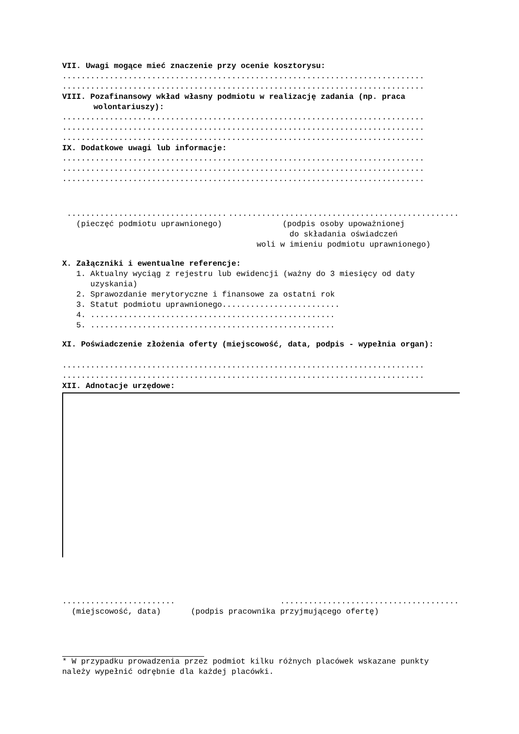VII. Uwagi mogące mieć znaczenie przy ocenie kosztorysu:
.............................................................................
.............................................................................
VIII. Pozafinansowy wkład własny podmiotu w realizację zadania (np. praca wolontariuszy):
.............................................................................
.............................................................................
.............................................................................
IX. Dodatkowe uwagi lub informacje:
.............................................................................
.............................................................................
.............................................................................
.................................. (pieczęć podmiotu uprawnionego)
................................................. (podpis osoby upoważnionej do składania oświadczeń woli w imieniu podmiotu uprawnionego)
X. Załączniki i ewentualne referencje:
1. Aktualny wyciąg z rejestru lub ewidencji (ważny do 3 miesięcy od daty uzyskania) 2. Sprawozdanie merytoryczne i finansowe za ostatni rok 3. Statut podmiotu uprawnionego......................... 4. .................................................... 5. ....................................................
XI. Poświadczenie złożenia oferty (miejscowość, data, podpis - wypełnia organ):
.............................................................................
.............................................................................
XII. Adnotacje urzędowe:
........................ (miejscowość, data)
...................................... (podpis pracownika przyjmującego ofertę)
* W przypadku prowadzenia przez podmiot kilku różnych placówek wskazane punkty należy wypełnić odrębnie dla każdej placówki.